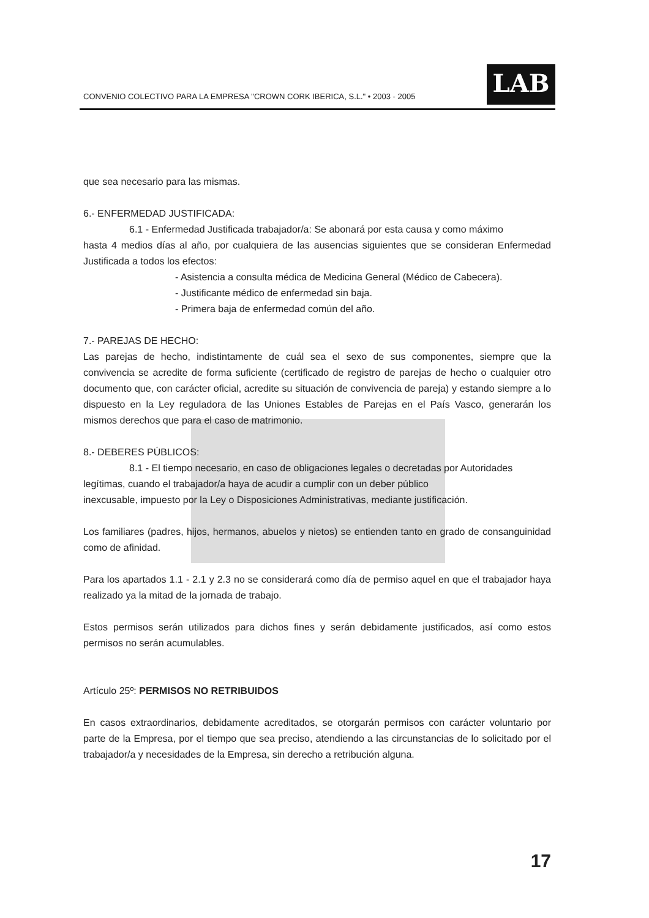CONVENIO COLECTIVO PARA LA EMPRESA "CROWN CORK IBERICA, S.L." • 2003 - 2005
LAB
que sea necesario para las mismas.
6.- ENFERMEDAD JUSTIFICADA:
6.1 - Enfermedad Justificada trabajador/a: Se abonará por esta causa y como máximo
hasta 4 medios días al año, por cualquiera de las ausencias siguientes que se consideran Enfermedad Justificada a todos los efectos:
- Asistencia a consulta médica de Medicina General (Médico de Cabecera).
- Justificante médico de enfermedad sin baja.
- Primera baja de enfermedad común del año.
7.- PAREJAS DE HECHO:
Las parejas de hecho, indistintamente de cuál sea el sexo de sus componentes, siempre que la convivencia se acredite de forma suficiente (certificado de registro de parejas de hecho o cualquier otro documento que, con carácter oficial, acredite su situación de convivencia de pareja) y estando siempre a lo dispuesto en la Ley reguladora de las Uniones Estables de Parejas en el País Vasco, generarán los mismos derechos que para el caso de matrimonio.
8.- DEBERES PÚBLICOS:
8.1 - El tiempo necesario, en caso de obligaciones legales o decretadas por Autoridades
legítimas, cuando el trabajador/a haya de acudir a cumplir con un deber público
inexcusable, impuesto por la Ley o Disposiciones Administrativas, mediante justificación.
Los familiares (padres, hijos, hermanos, abuelos y nietos) se entienden tanto en grado de consanguinidad como de afinidad.
Para los apartados 1.1 - 2.1 y 2.3 no se considerará como día de permiso aquel en que el trabajador haya realizado ya la mitad de la jornada de trabajo.
Estos permisos serán utilizados para dichos fines y serán debidamente justificados, así como estos permisos no serán acumulables.
Artículo 25º: PERMISOS NO RETRIBUIDOS
En casos extraordinarios, debidamente acreditados, se otorgarán permisos con carácter voluntario por parte de la Empresa, por el tiempo que sea preciso, atendiendo a las circunstancias de lo solicitado por el trabajador/a y necesidades de la Empresa, sin derecho a retribución alguna.
17